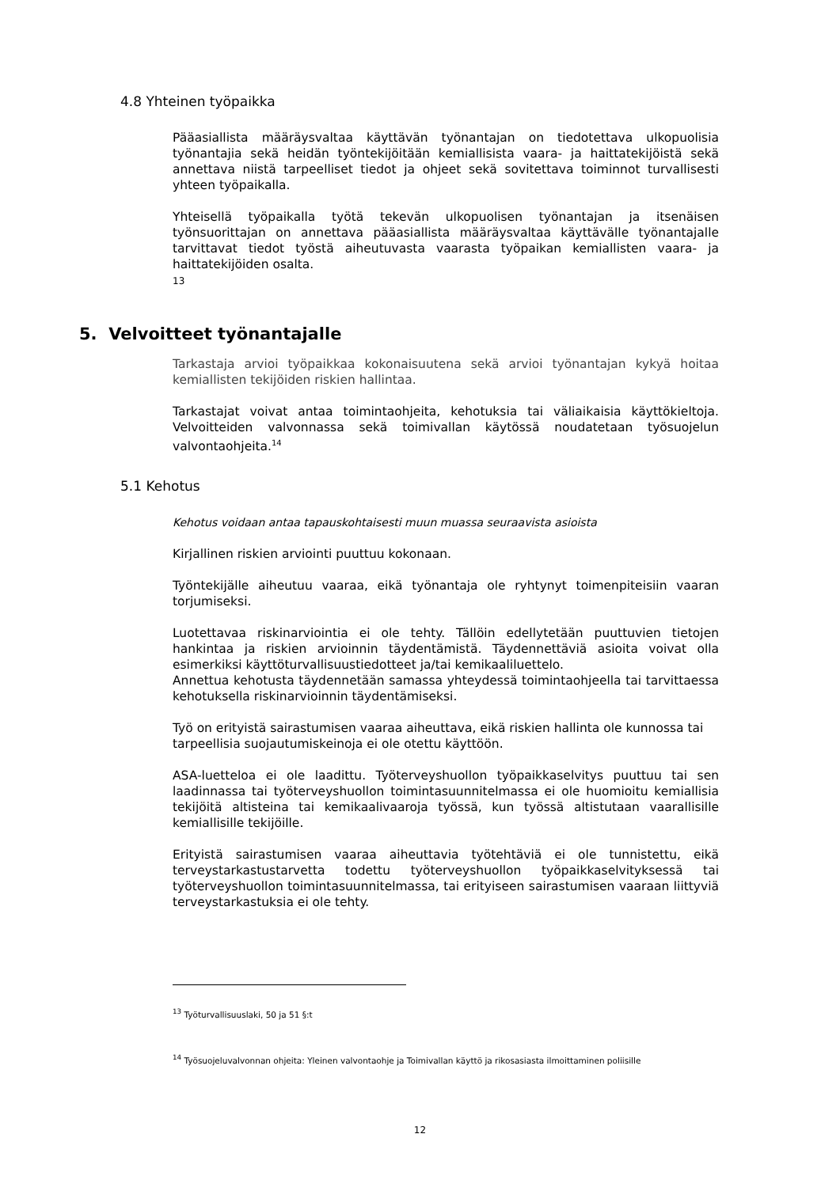4.8 Yhteinen työpaikka
Pääasiallista määräysvaltaa käyttävän työnantajan on tiedotettava ulkopuolisia työnantajia sekä heidän työntekijöitään kemiallisista vaara- ja haittatekijöistä sekä annettava niistä tarpeelliset tiedot ja ohjeet sekä sovitettava toiminnot turvallisesti yhteen työpaikalla.
Yhteisellä työpaikalla työtä tekevän ulkopuolisen työnantajan ja itsenäisen työnsuorittajan on annettava pääasiallista määräysvaltaa käyttävälle työnantajalle tarvittavat tiedot työstä aiheutuvasta vaarasta työpaikan kemiallisten vaara- ja haittatekijöiden osalta.
13
5. Velvoitteet työnantajalle
Tarkastaja arvioi työpaikkaa kokonaisuutena sekä arvioi työnantajan kykyä hoitaa kemiallisten tekijöiden riskien hallintaa.
Tarkastajat voivat antaa toimintaohjeita, kehotuksia tai väliaikaisia käyttökieltoja. Velvoitteiden valvonnassa sekä toimivallan käytössä noudatetaan työsuojelun valvontaohjeita.<sup>14</sup>
5.1 Kehotus
Kehotus voidaan antaa tapauskohtaisesti muun muassa seuraavista asioista
Kirjallinen riskien arviointi puuttuu kokonaan.
Työntekijälle aiheutuu vaaraa, eikä työnantaja ole ryhtynyt toimenpiteisiin vaaran torjumiseksi.
Luotettavaa riskinarviointia ei ole tehty. Tällöin edellytetään puuttuvien tietojen hankintaa ja riskien arvioinnin täydentämistä. Täydennettäviä asioita voivat olla esimerkiksi käyttöturvallisuustiedotteet ja/tai kemikaaliluettelo.
Annettua kehotusta täydennetään samassa yhteydessä toimintaohjeella tai tarvittaessa kehotuksella riskinarvioinnin täydentämiseksi.
Työ on erityistä sairastumisen vaaraa aiheuttava, eikä riskien hallinta ole kunnossa tai tarpeellisia suojautumiskeinoja ei ole otettu käyttöön.
ASA-luetteloa ei ole laadittu. Työterveyshuollon työpaikkaselvitys puuttuu tai sen laadinnassa tai työterveyshuollon toimintasuunnitelmassa ei ole huomioitu kemiallisia tekijöitä altisteina tai kemikaalivaaroja työssä, kun työssä altistutaan vaarallisille kemiallisille tekijöille.
Erityistä sairastumisen vaaraa aiheuttavia työtehtäviä ei ole tunnistettu, eikä terveystarkastustarvetta todettu työterveyshuollon työpaikkaselvityksessä tai työterveyshuollon toimintasuunnitelmassa, tai erityiseen sairastumisen vaaraan liittyviä terveystarkastuksia ei ole tehty.
<sup>13</sup> Työturvallisuuslaki, 50 ja 51 §:t
<sup>14</sup> Työsuojeluvalvonnan ohjeita: Yleinen valvontaohje ja Toimivallan käyttö ja rikosasiasta ilmoittaminen poliisille
12